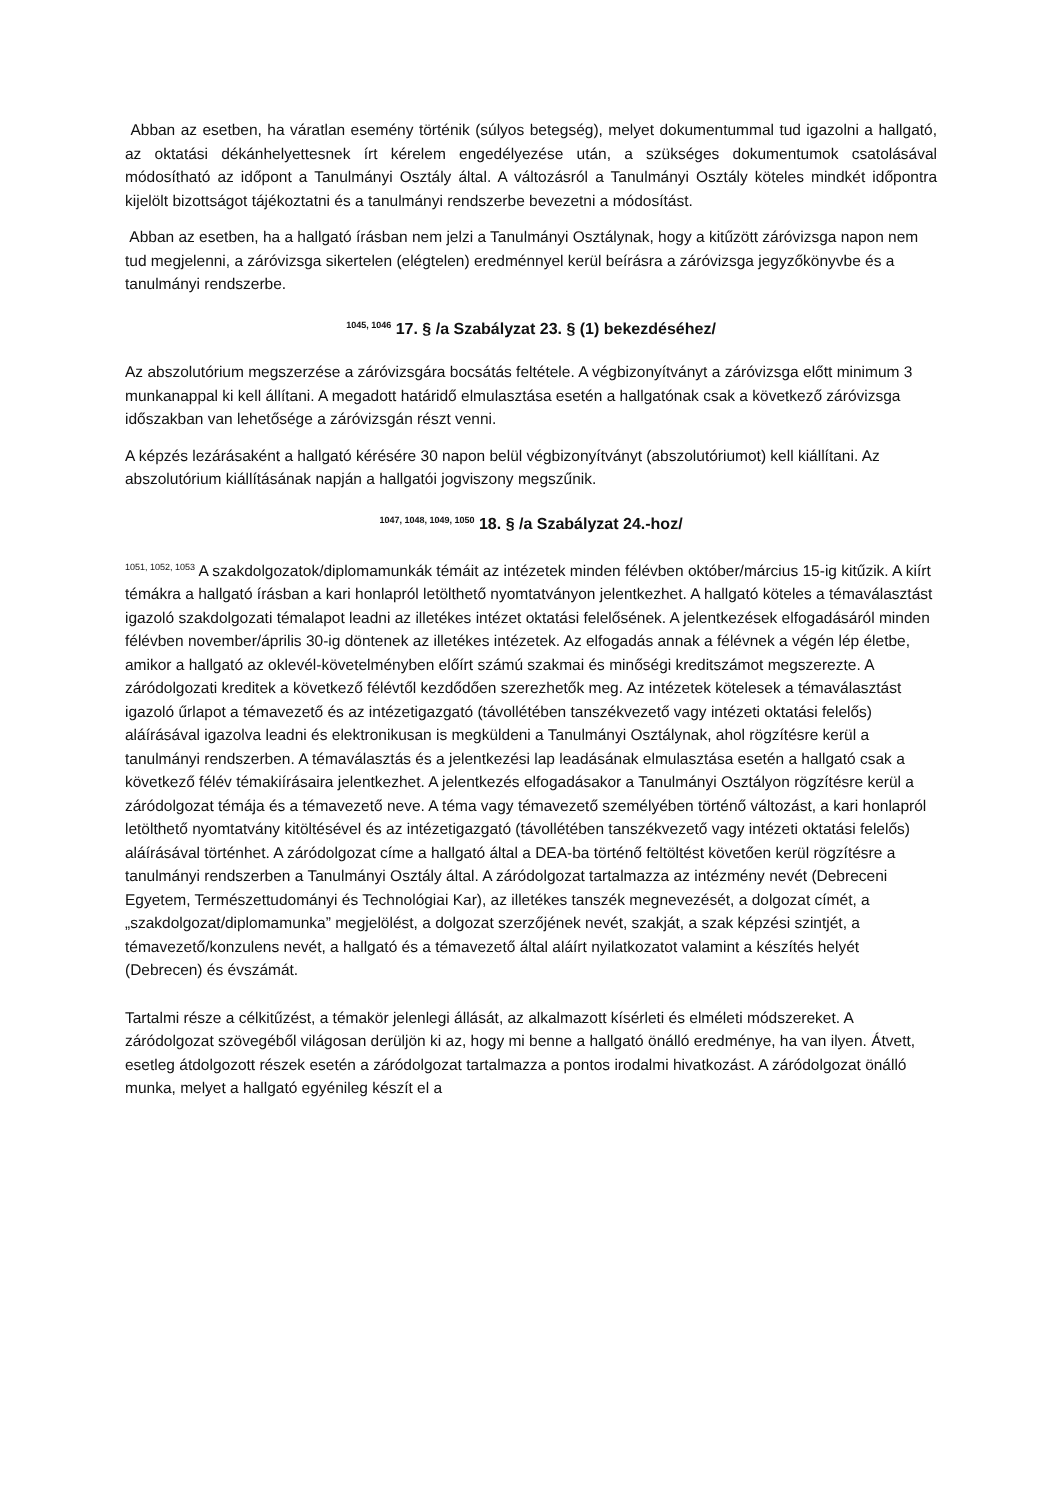Abban az esetben, ha váratlan esemény történik (súlyos betegség), melyet dokumentummal tud igazolni a hallgató, az oktatási dékánhelyettesnek írt kérelem engedélyezése után, a szükséges dokumentumok csatolásával módosítható az időpont a Tanulmányi Osztály által. A változásról a Tanulmányi Osztály köteles mindkét időpontra kijelölt bizottságot tájékoztatni és a tanulmányi rendszerbe bevezetni a módosítást.
Abban az esetben, ha a hallgató írásban nem jelzi a Tanulmányi Osztálynak, hogy a kitűzött záróvizsga napon nem tud megjelenni, a záróvizsga sikertelen (elégtelen) eredménnyel kerül beírásra a záróvizsga jegyzőkönyvbe és a tanulmányi rendszerbe.
<sup>1045, 1046</sup> 17. § /a Szabályzat 23. § (1) bekezdéséhez/
Az abszolutórium megszerzése a záróvizsgára bocsátás feltétele. A végbizonyítványt a záróvizsga előtt minimum 3 munkanappal ki kell állítani. A megadott határidő elmulasztása esetén a hallgatónak csak a következő záróvizsga időszakban van lehetősége a záróvizsgán részt venni.
A képzés lezárásaként a hallgató kérésére 30 napon belül végbizonyítványt (abszolutóriumot) kell kiállítani. Az abszolutórium kiállításának napján a hallgatói jogviszony megszűnik.
<sup>1047, 1048, 1049, 1050</sup> 18. § /a Szabályzat 24.-hoz/
<sup>1051, 1052, 1053</sup> A szakdolgozatok/diplomamunkák témáit az intézetek minden félévben október/március 15-ig kitűzik. A kiírt témákra a hallgató írásban a kari honlapról letölthető nyomtatványon jelentkezhet. A hallgató köteles a témaválasztást igazoló szakdolgozati témalapot leadni az illetékes intézet oktatási felelősének. A jelentkezések elfogadásáról minden félévben november/április 30-ig döntenek az illetékes intézetek. Az elfogadás annak a félévnek a végén lép életbe, amikor a hallgató az oklevél-követelményben előírt számú szakmai és minőségi kreditszámot megszerezte. A záródolgozati kreditek a következő félévtől kezdődően szerezhetők meg. Az intézetek kötelesek a témaválasztást igazoló űrlapot a témavezető és az intézetigazgató (távollétében tanszékvezető vagy intézeti oktatási felelős) aláírásával igazolva leadni és elektronikusan is megküldeni a Tanulmányi Osztálynak, ahol rögzítésre kerül a tanulmányi rendszerben. A témaválasztás és a jelentkezési lap leadásának elmulasztása esetén a hallgató csak a következő félév témakiírásaira jelentkezhet. A jelentkezés elfogadásakor a Tanulmányi Osztályon rögzítésre kerül a záródolgozat témája és a témavezető neve. A téma vagy témavezető személyében történő változást, a kari honlapról letölthető nyomtatvány kitöltésével és az intézetigazgató (távollétében tanszékvezető vagy intézeti oktatási felelős) aláírásával történhet. A záródolgozat címe a hallgató által a DEA-ba történő feltöltést követően kerül rögzítésre a tanulmányi rendszerben a Tanulmányi Osztály által. A záródolgozat tartalmazza az intézmény nevét (Debreceni Egyetem, Természettudományi és Technológiai Kar), az illetékes tanszék megnevezését, a dolgozat címét, a „szakdolgozat/diplomamunka” megjelölést, a dolgozat szerzőjének nevét, szakját, a szak képzési szintjét, a témavezető/konzulens nevét, a hallgató és a témavezető által aláírt nyilatkozatot valamint a készítés helyét (Debrecen) és évszámát.
Tartalmi része a célkitűzést, a témakör jelenlegi állását, az alkalmazott kísérleti és elméleti módszereket. A záródolgozat szövegéből világosan derüljön ki az, hogy mi benne a hallgató önálló eredménye, ha van ilyen. Átvett, esetleg átdolgozott részek esetén a záródolgozat tartalmazza a pontos irodalmi hivatkozást. A záródolgozat önálló munka, melyet a hallgató egyénileg készít el a